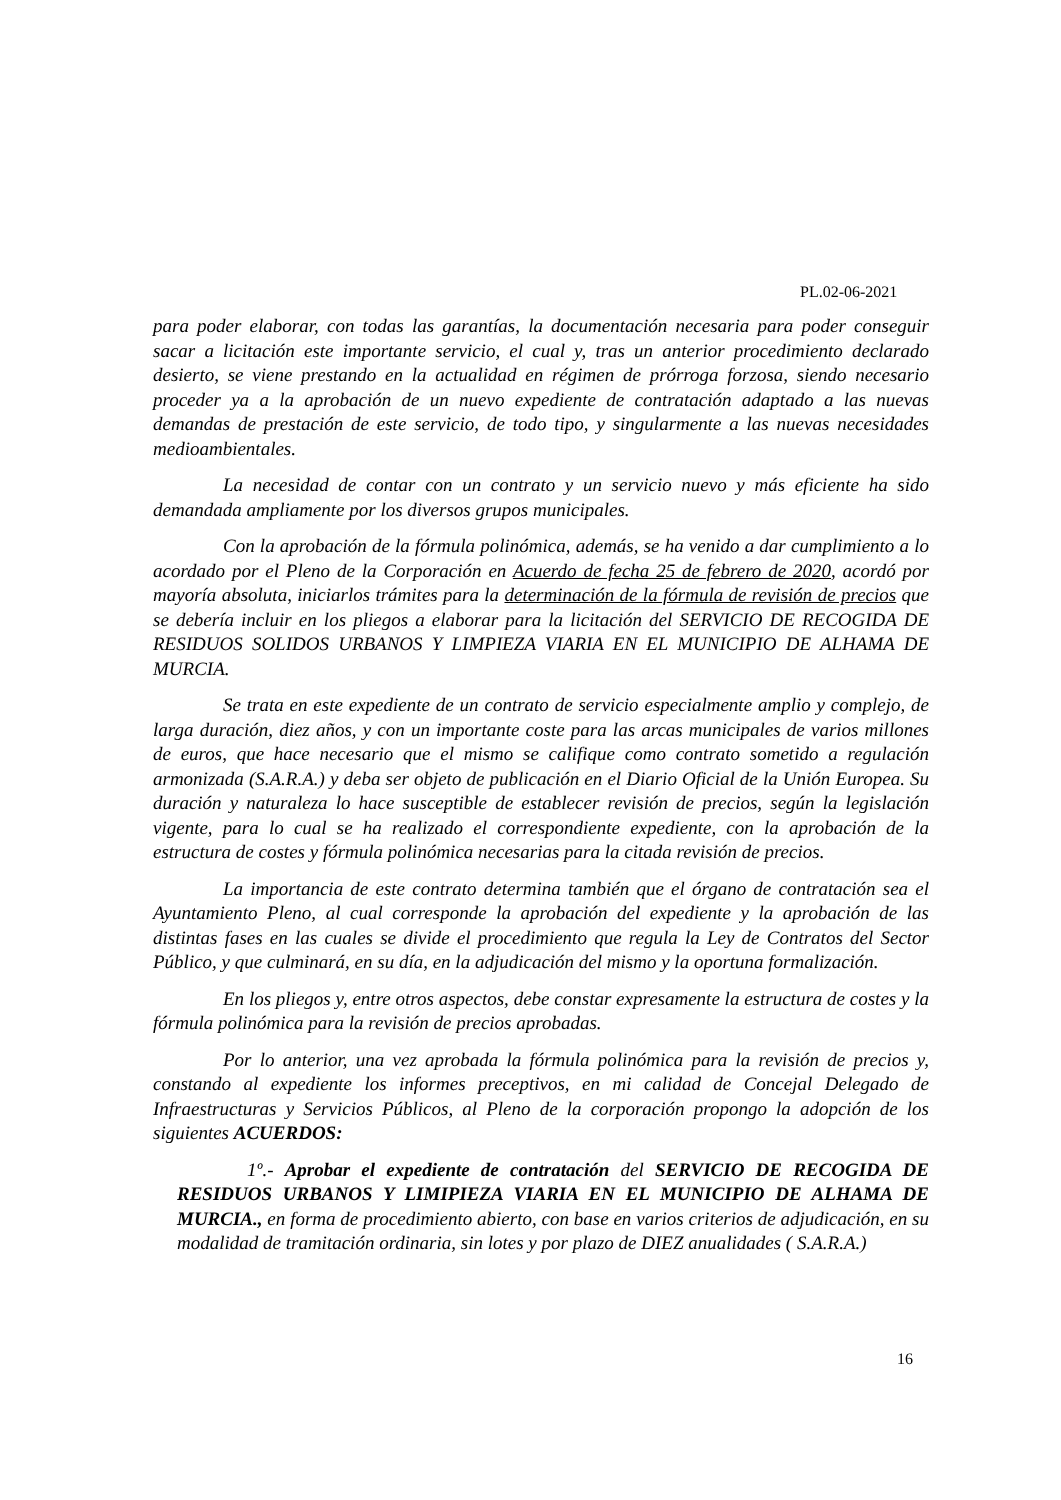PL.02-06-2021
para poder elaborar, con todas las garantías, la documentación necesaria para poder conseguir sacar a licitación este importante servicio, el cual y, tras un anterior procedimiento declarado desierto, se viene prestando en la actualidad en régimen de prórroga forzosa, siendo necesario proceder ya a la aprobación de un nuevo expediente de contratación adaptado a las nuevas demandas de prestación de este servicio, de todo tipo, y singularmente a las nuevas necesidades medioambientales.
La necesidad de contar con un contrato y un servicio nuevo y más eficiente ha sido demandada ampliamente por los diversos grupos municipales.
Con la aprobación de la fórmula polinómica, además, se ha venido a dar cumplimiento a lo acordado por el Pleno de la Corporación en Acuerdo de fecha 25 de febrero de 2020, acordó por mayoría absoluta, iniciarlos trámites para la determinación de la fórmula de revisión de precios que se debería incluir en los pliegos a elaborar para la licitación del SERVICIO DE RECOGIDA DE RESIDUOS SOLIDOS URBANOS Y LIMPIEZA VIARIA EN EL MUNICIPIO DE ALHAMA DE MURCIA.
Se trata en este expediente de un contrato de servicio especialmente amplio y complejo, de larga duración, diez años, y con un importante coste para las arcas municipales de varios millones de euros, que hace necesario que el mismo se califique como contrato sometido a regulación armonizada (S.A.R.A.) y deba ser objeto de publicación en el Diario Oficial de la Unión Europea. Su duración y naturaleza lo hace susceptible de establecer revisión de precios, según la legislación vigente, para lo cual se ha realizado el correspondiente expediente, con la aprobación de la estructura de costes y fórmula polinómica necesarias para la citada revisión de precios.
La importancia de este contrato determina también que el órgano de contratación sea el Ayuntamiento Pleno, al cual corresponde la aprobación del expediente y la aprobación de las distintas fases en las cuales se divide el procedimiento que regula la Ley de Contratos del Sector Público, y que culminará, en su día, en la adjudicación del mismo y la oportuna formalización.
En los pliegos y, entre otros aspectos, debe constar expresamente la estructura de costes y la fórmula polinómica para la revisión de precios aprobadas.
Por lo anterior, una vez aprobada la fórmula polinómica para la revisión de precios y, constando al expediente los informes preceptivos, en mi calidad de Concejal Delegado de Infraestructuras y Servicios Públicos, al Pleno de la corporación propongo la adopción de los siguientes ACUERDOS:
1º.- Aprobar el expediente de contratación del SERVICIO DE RECOGIDA DE RESIDUOS URBANOS Y LIMIPIEZA VIARIA EN EL MUNICIPIO DE ALHAMA DE MURCIA., en forma de procedimiento abierto, con base en varios criterios de adjudicación, en su modalidad de tramitación ordinaria, sin lotes y por plazo de DIEZ anualidades ( S.A.R.A.)
16